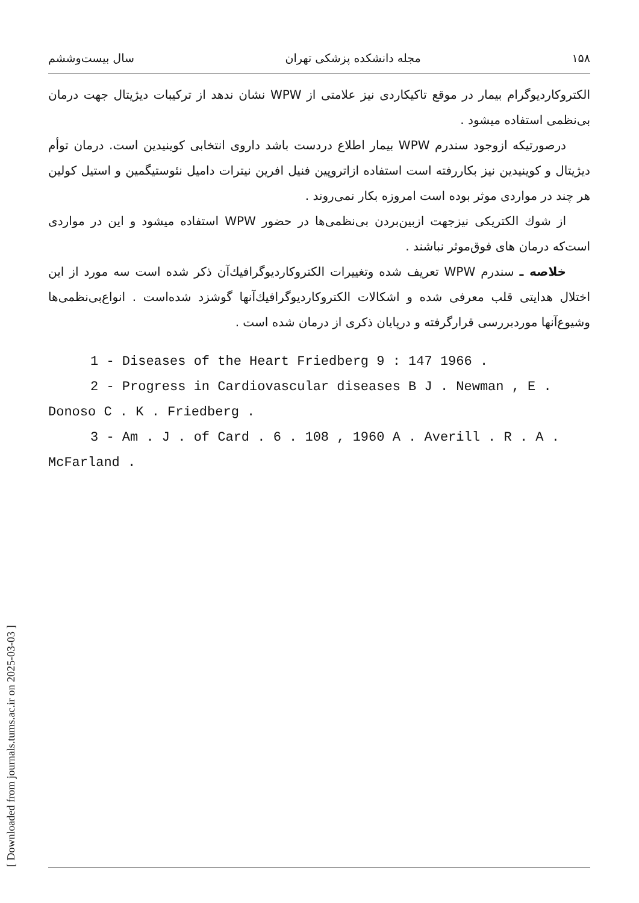[ Downloaded from journals.tums.ac.ir on 2025-03-03 ]
۱۵۸ مجله دانشکده پزشکی تهران سال بیست‌وششم
الکتروکاردیوگرام بیمار در موقع تاکیکاردی نیز علامتی از WPW نشان ندهد از ترکیبات دیژیتال جهت درمان بی‌نظمی استفاده میشود .
درصورتیکه ازوجود سندرم WPW بیمار اطلاع دردست باشد داروی انتخابی کوینیدین است. درمان توأم دیژیتال و کوینیدین نیز بکاررفته است استفاده ازاتروپین فنیل افرین نیترات دامیل نئوستیگمین و استیل کولین هر چند در مواردی موثر بوده است امروزه بکار نمی‌روند .
از شوك الکتریکی نیزجهت ازبین‌بردن بی‌نظمی‌ها در حضور WPW استفاده میشود و این در مواردی است‌که درمان های فوق‌موثر نباشند .
خلاصه ـ سندرم WPW تعریف شده وتغییرات الکتروکاردیوگرافیك‌آن ذکر شده است سه مورد از این اختلال هدایتی قلب معرفی شده و اشکالات الکتروکاردیو‌گرافیك‌آنها گوشزد شده‌است . انواع‌بی‌نظمی‌ها وشیوع‌آنها موردبررسی قرارگرفته و درپایان ذکری از درمان شده است .
1 - Diseases of the Heart Friedberg 9 : 147 1966 .
2 - Progress in Cardiovascular diseases B J . Newman , E . Donoso C . K . Friedberg .
3 - Am . J . of Card . 6 . 108 , 1960 A . Averill . R . A . McFarland .